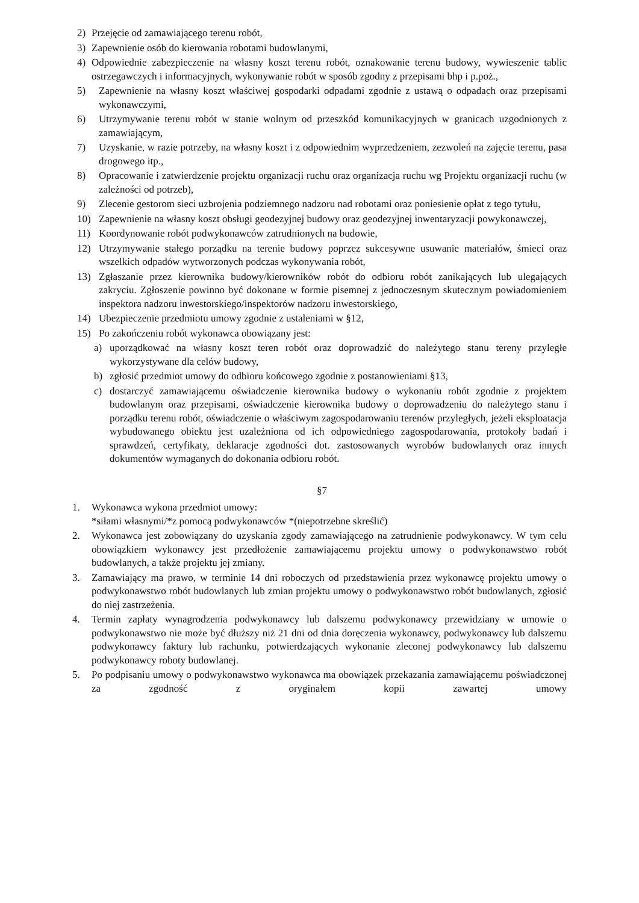2) Przejęcie od zamawiającego terenu robót,
3) Zapewnienie osób do kierowania robotami budowlanymi,
4) Odpowiednie zabezpieczenie na własny koszt terenu robót, oznakowanie terenu budowy, wywieszenie tablic ostrzegawczych i informacyjnych, wykonywanie robót w sposób zgodny z przepisami bhp i p.poż.,
5) Zapewnienie na własny koszt właściwej gospodarki odpadami zgodnie z ustawą o odpadach oraz przepisami wykonawczymi,
6) Utrzymywanie terenu robót w stanie wolnym od przeszkód komunikacyjnych w granicach uzgodnionych z zamawiającym,
7) Uzyskanie, w razie potrzeby, na własny koszt i z odpowiednim wyprzedzeniem, zezwoleń na zajęcie terenu, pasa drogowego itp.,
8) Opracowanie i zatwierdzenie projektu organizacji ruchu oraz organizacja ruchu wg Projektu organizacji ruchu (w zależności od potrzeb),
9) Zlecenie gestorom sieci uzbrojenia podziemnego nadzoru nad robotami oraz poniesienie opłat z tego tytułu,
10) Zapewnienie na własny koszt obsługi geodezyjnej budowy oraz geodezyjnej inwentaryzacji powykonawczej,
11) Koordynowanie robót podwykonawców zatrudnionych na budowie,
12) Utrzymywanie stałego porządku na terenie budowy poprzez sukcesywne usuwanie materiałów, śmieci oraz wszelkich odpadów wytworzonych podczas wykonywania robót,
13) Zgłaszanie przez kierownika budowy/kierowników robót do odbioru robót zanikających lub ulegających zakryciu. Zgłoszenie powinno być dokonane w formie pisemnej z jednoczesnym skutecznym powiadomieniem inspektora nadzoru inwestorskiego/inspektorów nadzoru inwestorskiego,
14) Ubezpieczenie przedmiotu umowy zgodnie z ustaleniami w §12,
15) Po zakończeniu robót wykonawca obowiązany jest:
a) uporządkować na własny koszt teren robót oraz doprowadzić do należytego stanu tereny przyległe wykorzystywane dla celów budowy,
b) zgłosić przedmiot umowy do odbioru końcowego zgodnie z postanowieniami §13,
c) dostarczyć zamawiającemu oświadczenie kierownika budowy o wykonaniu robót zgodnie z projektem budowlanym oraz przepisami, oświadczenie kierownika budowy o doprowadzeniu do należytego stanu i porządku terenu robót, oświadczenie o właściwym zagospodarowaniu terenów przyległych, jeżeli eksploatacja wybudowanego obiektu jest uzależniona od ich odpowiedniego zagospodarowania, protokoły badań i sprawdzeń, certyfikaty, deklaracje zgodności dot. zastosowanych wyrobów budowlanych oraz innych dokumentów wymaganych do dokonania odbioru robót.
§7
1. Wykonawca wykona przedmiot umowy:
*siłami własnymi/*z pomocą podwykonawców *(niepotrzebne skreślić)
2. Wykonawca jest zobowiązany do uzyskania zgody zamawiającego na zatrudnienie podwykonawcy. W tym celu obowiązkiem wykonawcy jest przedłożenie zamawiającemu projektu umowy o podwykonawstwo robót budowlanych, a także projektu jej zmiany.
3. Zamawiający ma prawo, w terminie 14 dni roboczych od przedstawienia przez wykonawcę projektu umowy o podwykonawstwo robót budowlanych lub zmian projektu umowy o podwykonawstwo robót budowlanych, zgłosić do niej zastrzeżenia.
4. Termin zapłaty wynagrodzenia podwykonawcy lub dalszemu podwykonawcy przewidziany w umowie o podwykonawstwo nie może być dłuższy niż 21 dni od dnia doręczenia wykonawcy, podwykonawcy lub dalszemu podwykonawcy faktury lub rachunku, potwierdzających wykonanie zleconej podwykonawcy lub dalszemu podwykonawcy roboty budowlanej.
5. Po podpisaniu umowy o podwykonawstwo wykonawca ma obowiązek przekazania zamawiającemu poświadczonej za zgodność z oryginałem kopii zawartej umowy